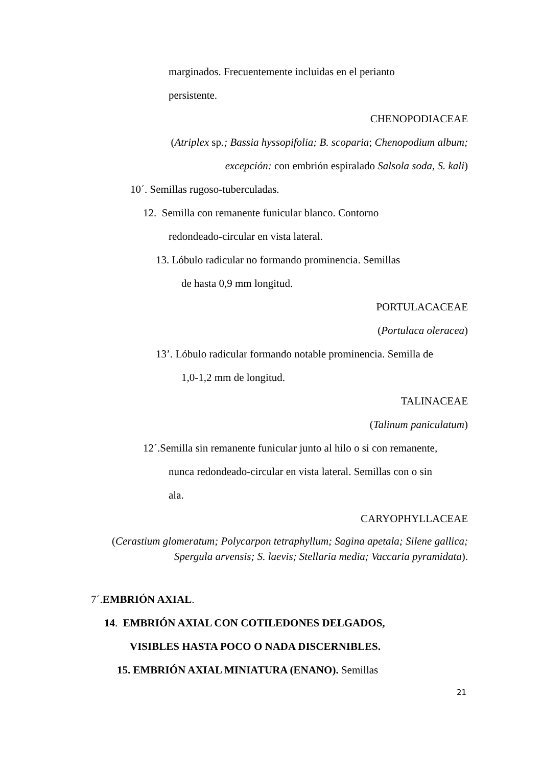marginados. Frecuentemente incluidas en el perianto
persistente.
CHENOPODIACEAE
(Atriplex sp.; Bassia hyssopifolia; B. scoparia; Chenopodium album;
excepción: con embrión espiralado Salsola soda, S. kali)
10´. Semillas rugoso-tuberculadas.
12. Semilla con remanente funicular blanco. Contorno
redondeado-circular en vista lateral.
13. Lóbulo radicular no formando prominencia. Semillas
de hasta 0,9 mm longitud.
PORTULACACEAE
(Portulaca oleracea)
13’. Lóbulo radicular formando notable prominencia. Semilla de
1,0-1,2 mm de longitud.
TALINACEAE
(Talinum paniculatum)
12´.Semilla sin remanente funicular junto al hilo o si con remanente,
nunca redondeado-circular en vista lateral. Semillas con o sin
ala.
CARYOPHYLLACEAE
(Cerastium glomeratum; Polycarpon tetraphyllum; Sagina apetala; Silene gallica;
Spergula arvensis; S. laevis; Stellaria media; Vaccaria pyramidata).
7´.EMBRIÓN AXIAL.
14. EMBRIÓN AXIAL CON COTILEDONES DELGADOS,
VISIBLES HASTA POCO O NADA DISCERNIBLES.
15. EMBRIÓN AXIAL MINIATURA (ENANO). Semillas
21